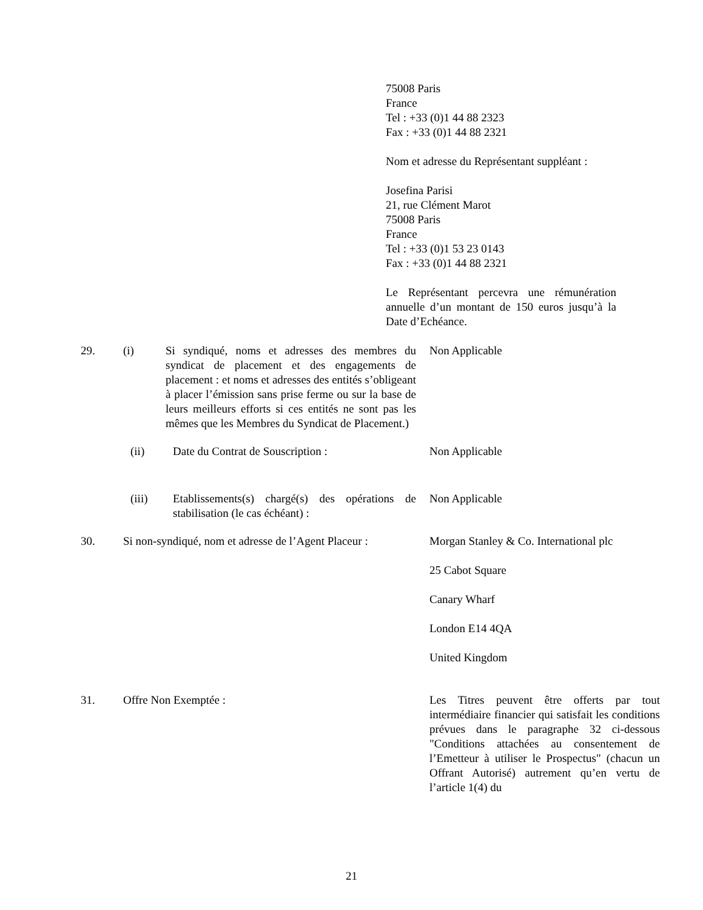75008 Paris
France
Tel : +33 (0)1 44 88 2323
Fax : +33 (0)1 44 88 2321
Nom et adresse du Représentant suppléant :
Josefina Parisi
21, rue Clément Marot
75008 Paris
France
Tel : +33 (0)1 53 23 0143
Fax : +33 (0)1 44 88 2321
Le Représentant percevra une rémunération annuelle d’un montant de 150 euros jusqu’à la Date d’Echéance.
29. (i) Si syndiqué, noms et adresses des membres du syndicat de placement et des engagements de placement : et noms et adresses des entités s’obligeant à placer l’émission sans prise ferme ou sur la base de leurs meilleurs efforts si ces entités ne sont pas les mêmes que les Membres du Syndicat de Placement.)
Non Applicable
(ii) Date du Contrat de Souscription : Non Applicable
(iii) Etablissements(s) chargé(s) des opérations de stabilisation (le cas échéant) :
Non Applicable
30. Si non-syndiqué, nom et adresse de l’Agent Placeur :
Morgan Stanley & Co. International plc
25 Cabot Square
Canary Wharf
London E14 4QA
United Kingdom
31. Offre Non Exemptée : Les Titres peuvent être offerts par tout intermédiaire financier qui satisfait les conditions prévues dans le paragraphe 32 ci-dessous "Conditions attachées au consentement de l’Emetteur à utiliser le Prospectus" (chacun un Offrant Autorisé) autrement qu’en vertu de l’article 1(4) du
21